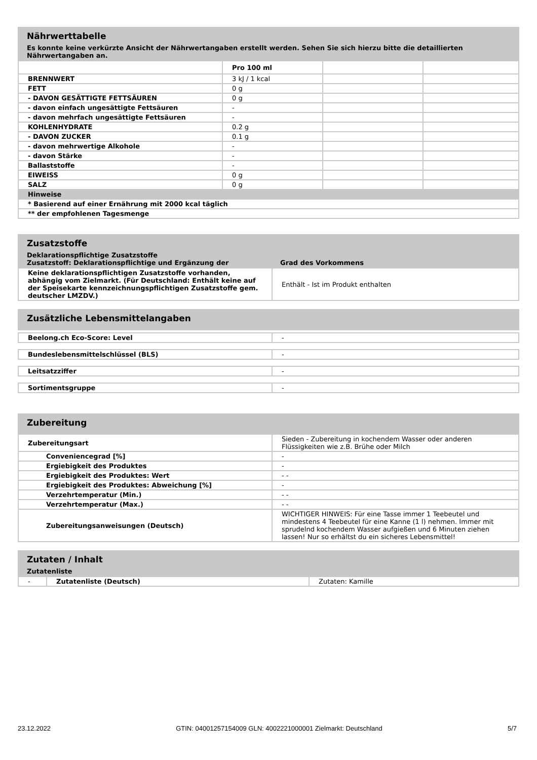Nährwerttabelle
Es konnte keine verkürzte Ansicht der Nährwertangaben erstellt werden. Sehen Sie sich hierzu bitte die detaillierten Nährwertangaben an.
| | Pro 100 ml | | |
| BRENNWERT | 3 kJ / 1 kcal | | |
| FETT | 0 g | | |
| - DAVON GESÄTTIGTE FETTSÄUREN | 0 g | | |
| - davon einfach ungesättigte Fettsäuren | - | | |
| - davon mehrfach ungesättigte Fettsäuren | - | | |
| KOHLENHYDRATE | 0.2 g | | |
| - DAVON ZUCKER | 0.1 g | | |
| - davon mehrwertige Alkohole | - | | |
| - davon Stärke | - | | |
| Ballaststoffe | - | | |
| EIWEISS | 0 g | | |
| SALZ | 0 g | | |
| Hinweise | | | |
| * Basierend auf einer Ernährung mit 2000 kcal täglich | | | |
| ** der empfohlenen Tagesmenge | | | |
Zusatzstoffe
Deklarationspflichtige Zusatzstoffe
Zusatzstoff: Deklarationspflichtige und Ergänzung der Grad des Vorkommens
| Keine deklarationspflichtigen Zusatzstoffe vorhanden, abhängig vom Zielmarkt. (Für Deutschland: Enthält keine auf der Speisekarte kennzeichnungspflichtigen Zusatzstoffe gem. deutscher LMZDV.) | Enthält - Ist im Produkt enthalten |
Zusätzliche Lebensmittelangaben
| Beelong.ch Eco-Score: Level | - |
| Bundeslebensmittelschlüssel (BLS) | - |
| Leitsatzziffer | - |
| Sortimentsgruppe | - |
Zubereitung
| Zubereitungsart | Sieden - Zubereitung in kochendem Wasser oder anderen Flüssigkeiten wie z.B. Brühe oder Milch |
| Conveniencegrad [%] | - |
| Ergiebigkeit des Produktes | - |
| Ergiebigkeit des Produktes: Wert | - - |
| Ergiebigkeit des Produktes: Abweichung [%] | - |
| Verzehrtemperatur (Min.) | - - |
| Verzehrtemperatur (Max.) | - - |
| Zubereitungsanweisungen (Deutsch) | WICHTIGER HINWEIS: Für eine Tasse immer 1 Teebeutel und mindestens 4 Teebeutel für eine Kanne (1 l) nehmen. Immer mit sprudelnd kochendem Wasser aufgießen und 6 Minuten ziehen lassen! Nur so erhältst du ein sicheres Lebensmittel! |
Zutaten / Inhalt
Zutatenliste
| - | Zutatenliste (Deutsch) | Zutaten: Kamille |
23.12.2022 GTIN: 04001257154009 GLN: 4002221000001 Zielmarkt: Deutschland 5/7